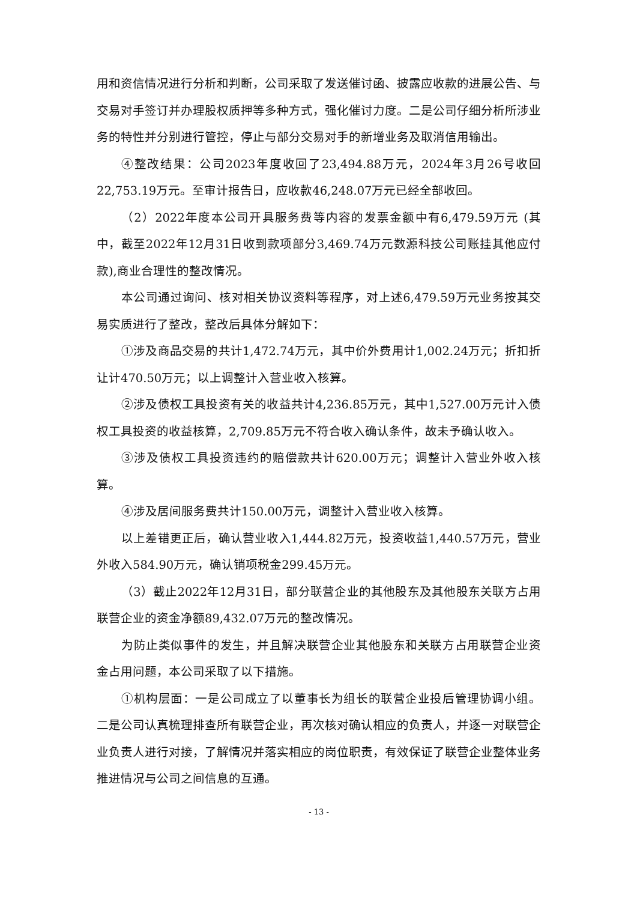用和资信情况进行分析和判断，公司采取了发送催讨函、披露应收款的进展公告、与交易对手签订并办理股权质押等多种方式，强化催讨力度。二是公司仔细分析所涉业务的特性并分别进行管控，停止与部分交易对手的新增业务及取消信用输出。
④整改结果：公司2023年度收回了23,494.88万元，2024年3月26号收回22,753.19万元。至审计报告日，应收款46,248.07万元已经全部收回。
（2）2022年度本公司开具服务费等内容的发票金额中有6,479.59万元 (其中，截至2022年12月31日收到款项部分3,469.74万元数源科技公司账挂其他应付款),商业合理性的整改情况。
本公司通过询问、核对相关协议资料等程序，对上述6,479.59万元业务按其交易实质进行了整改，整改后具体分解如下：
①涉及商品交易的共计1,472.74万元，其中价外费用计1,002.24万元；折扣折让计470.50万元；以上调整计入营业收入核算。
②涉及债权工具投资有关的收益共计4,236.85万元，其中1,527.00万元计入债权工具投资的收益核算，2,709.85万元不符合收入确认条件，故未予确认收入。
③涉及债权工具投资违约的赔偿款共计620.00万元；调整计入营业外收入核算。
④涉及居间服务费共计150.00万元，调整计入营业收入核算。
以上差错更正后，确认营业收入1,444.82万元，投资收益1,440.57万元，营业外收入584.90万元，确认销项税金299.45万元。
（3）截止2022年12月31日，部分联营企业的其他股东及其他股东关联方占用联营企业的资金净额89,432.07万元的整改情况。
为防止类似事件的发生，并且解决联营企业其他股东和关联方占用联营企业资金占用问题，本公司采取了以下措施。
①机构层面：一是公司成立了以董事长为组长的联营企业投后管理协调小组。二是公司认真梳理排查所有联营企业，再次核对确认相应的负责人，并逐一对联营企业负责人进行对接，了解情况并落实相应的岗位职责，有效保证了联营企业整体业务推进情况与公司之间信息的互通。
- 13 -